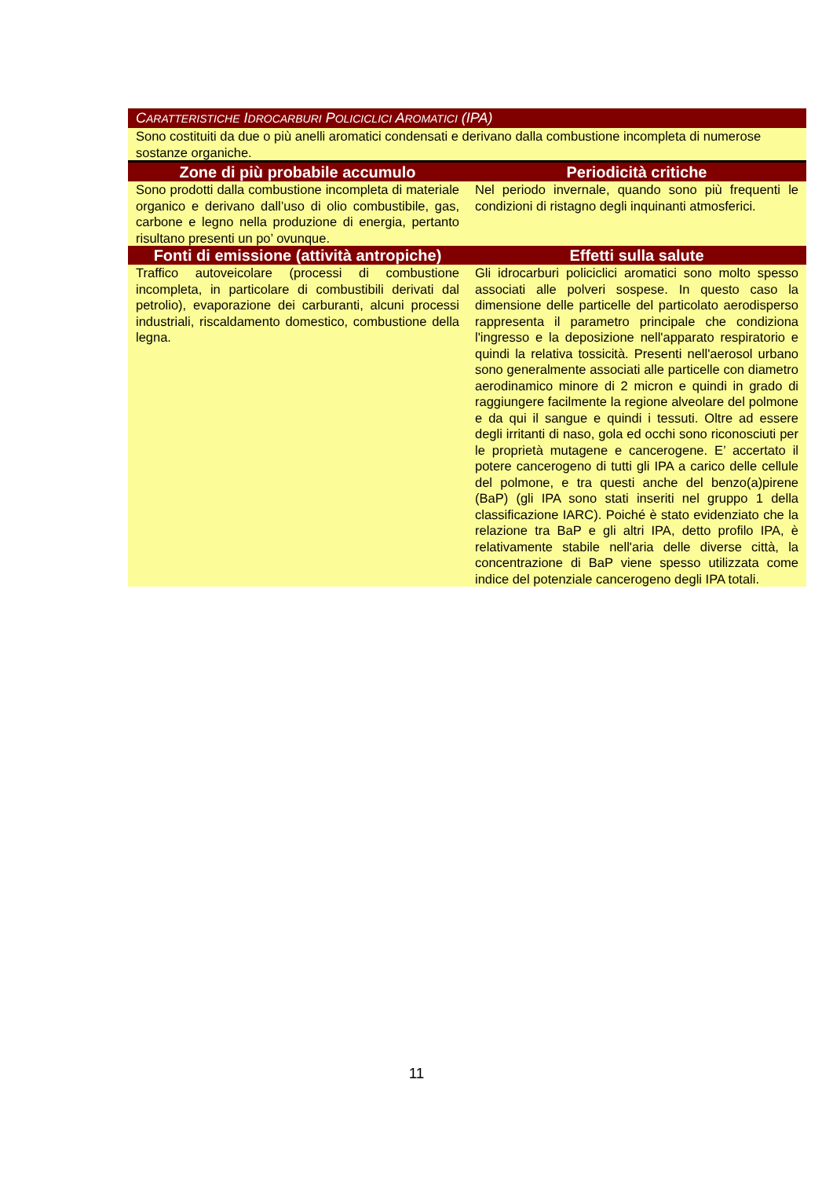| C ARATTERISTICHE I DROCARBURI P OLICICLICI A ROMATICI (IPA) | |
| --- | --- |
| Sono costituiti da due o più anelli aromatici condensati e derivano dalla combustione incompleta di numerose sostanze organiche. | |
| Zone di più probabile accumulo | Periodicità critiche |
| Sono prodotti dalla combustione incompleta di materiale organico e derivano dall’uso di olio combustibile, gas, carbone e legno nella produzione di energia, pertanto risultano presenti un po’ ovunque. | Nel periodo invernale, quando sono più frequenti le condizioni di ristagno degli inquinanti atmosferici. |
| Fonti di emissione (attività antropiche) | Effetti sulla salute |
| Traffico autoveicolare (processi di combustione incompleta, in particolare di combustibili derivati dal petrolio), evaporazione dei carburanti, alcuni processi industriali, riscaldamento domestico, combustione della legna. | Gli idrocarburi policiclici aromatici sono molto spesso associati alle polveri sospese. In questo caso la dimensione delle particelle del particolato aerodisperso rappresenta il parametro principale che condiziona l'ingresso e la deposizione nell'apparato respiratorio e quindi la relativa tossicità. Presenti nell'aerosol urbano sono generalmente associati alle particelle con diametro aerodinamico minore di 2 micron e quindi in grado di raggiungere facilmente la regione alveolare del polmone e da qui il sangue e quindi i tessuti. Oltre ad essere degli irritanti di naso, gola ed occhi sono riconosciuti per le proprietà mutagene e cancerogene. E’ accertato il potere cancerogeno di tutti gli IPA a carico delle cellule del polmone, e tra questi anche del benzo(a)pirene (BaP) (gli IPA sono stati inseriti nel gruppo 1 della classificazione IARC). Poiché è stato evidenziato che la relazione tra BaP e gli altri IPA, detto profilo IPA, è relativamente stabile nell'aria delle diverse città, la concentrazione di BaP viene spesso utilizzata come indice del potenziale cancerogeno degli IPA totali. |
11